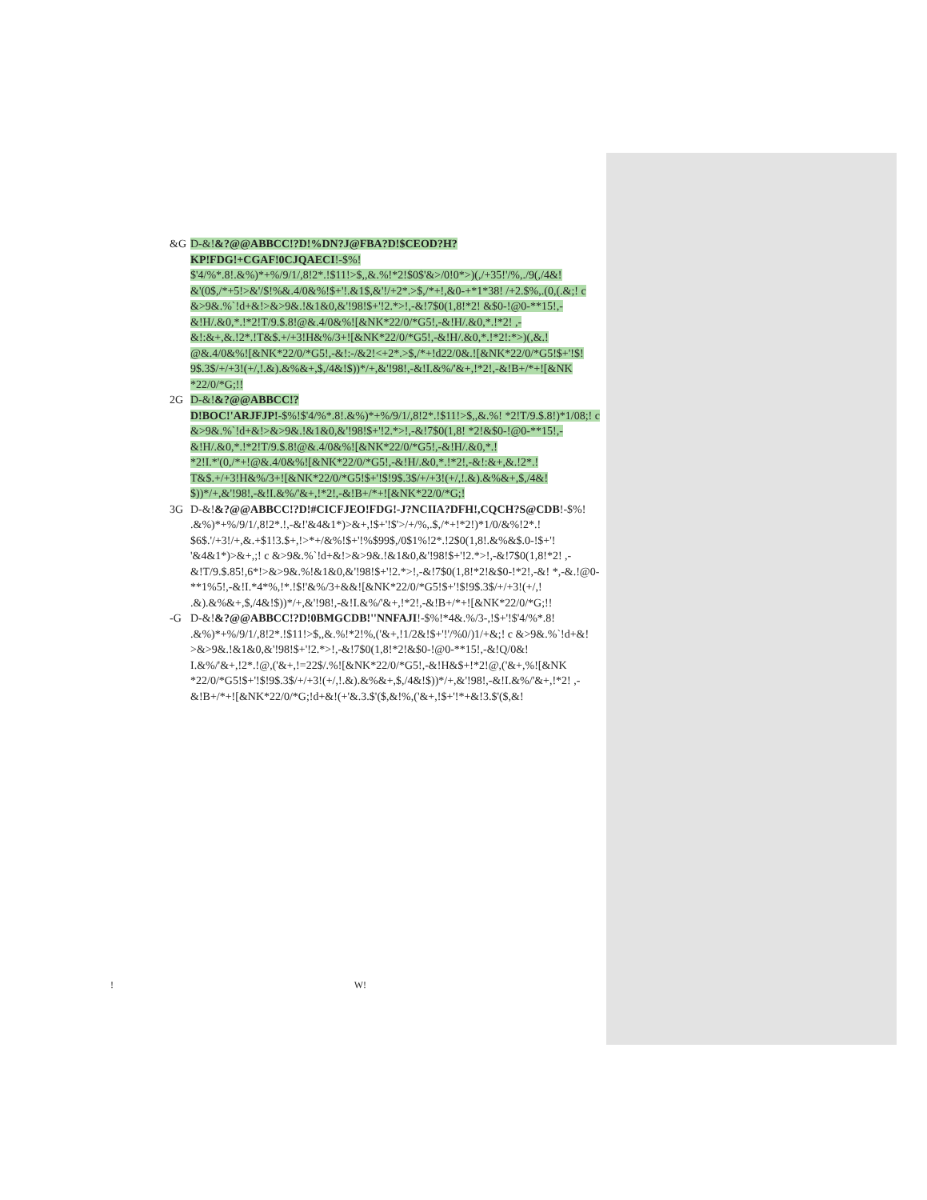&G D-&!&?@@ABBCC!?D!%DN?J@FBA?D!$CEOD?H?KP!FDG!+CGAF!0CJQAECI!-$%! $'4/%*.8!.&%)*+%/9/1/,8!2*.!$11!>$,,&.%!*2!$0$'&>/0!0*>)(,/+35!'/%,./9(,/4&! &'(0$,/*+5!>&'/$!%&.4/0&%!$+'!.&1$,&'!/+2*.>$,/*+!,&0-+*1*38! /+2.$%,.(0,(.&;! c &>9&.%`!d+&!>&>9&.!&1&0,&'!98!$+'!2.*>!,-&!7$0(1,8!*2! &$0-!@0-**15!,-&!H/.&0,*.!*2!T/9.$.8!@&.4/0&%![&NK*22/0/*G5!,-&!H/.&0,*.!*2! ,-&!:&+,&.!2*.!T&$.+/+3!H&%/3+![&NK*22/0/*G5!,-&!H/.&0,*.!*2!:*>)(,&.! @&.4/0&%![&NK*22/0/*G5!,-&!:-/&2!<+2*.>$,/*+!d22/0&.![&NK*22/0/*G5!$+'!$! 9$.3$/+/+3!(+/,!.&).&%&+,$,/4&!$))*/+,&'!98!,-&!I.&%/'&+,!*2!,-&!B+/*+![&NK *22/0/*G;!!
2G D-&!&?@@ABBCC!?D!BOC!'ARJFJP!-$%!$'4/%*.8!.&%)*+%/9/1/,8!2*.!$11!>$,,&.%! *2!T/9.$.8!)*1/08;! c &>9&.%`!d+&!>&>9&.!&1&0,&'!98!$+'!2.*>!,-&!7$0(1,8! *2!&$0-!@0-**15!,-&!H/.&0,*.!*2!T/9.$.8!@&.4/0&%![&NK*22/0/*G5!,-&!H/.&0,*.! *2!I.*'(0,/*+!@&.4/0&%![&NK*22/0/*G5!,-&!H/.&0,*.!*2!,-&!:&+,&.!2*.! T&$.+/+3!H&%/3+![&NK*22/0/*G5!$+'!$!9$.3$/+/+3!(+/,!.&).&%&+,$,/4&! $))*/+,&'!98!,-&!I.&%/'&+,!*2!,-&!B+/*+![&NK*22/0/*G;!
3G D-&!&?@@ABBCC!?D!#CICFJEO!FDG!-J?NCIIA?DFH!,CQCH?S@CDB!-$%! .&%)*+%/9/1/,8!2*.!,-&!'&4&1*)>&+,!$+'!$'>/+/%,.$,/*+!*2!)*1/0/&%!2*.! $6$.'/+3!/+,&.+$1!3.$+,!>*+/&%!$+'!%$99$,/0$1%!2*.!2$0(1,8!.&%&$.0-!$+'! '&4&1*)>&+,;! c &>9&.%`!d+&!>&>9&.!&1&0,&'!98!$+'!2.*>!,-&!7$0(1,8!*2! ,-&!T/9.$.85!,6*!>&>9&.%!&1&0,&'!98!$+'!2.*>!,-&!7$0(1,8!*2!&$0-!*2!,-&! *,-&.!@0-**1%5!,-&!I.*4*%,!*.!$!'&%/3+&&![&NK*22/0/*G5!$+'!$!9$.3$/+/+3!(+/,! .&).&%&+,$,/4&!$))*/+,&'!98!,-&!I.&%/'&+,!*2!,-&!B+/*+![&NK*22/0/*G;!!
-G D-&!&?@@ABBCC!?D!0BMGCDB!''NNFAJI!-$%!*4&.%/3-,!$+'!$'4/%*.8! .&%)*+%/9/1/,8!2*.!$11!>$,,&.%!*2!%,('&+,!1/2&!$+'!'/%0/)1/+&;! c &>9&.%`!d+&! >&>9&.!&1&0,&'!98!$+'!2.*>!,-&!7$0(1,8!*2!&$0-!@0-**15!,-&!Q/0&! I.&%/'&+,!2*.!@,('&+,!=22$/.%![&NK*22/0/*G5!,-&!H&$+!*2!@,('&+,%![&NK *22/0/*G5!$+'!$!9$.3$/+/+3!(+/,!.&).&%&+,$,/4&!$))*/+,&'!98!,-&!I.&%/'&+,!*2! ,-&!B+/*+![&NK*22/0/*G;!d+&!(+'&.3.$'($,&!%,('&+,!$+'!*+&!3.$'($,&!
! W!